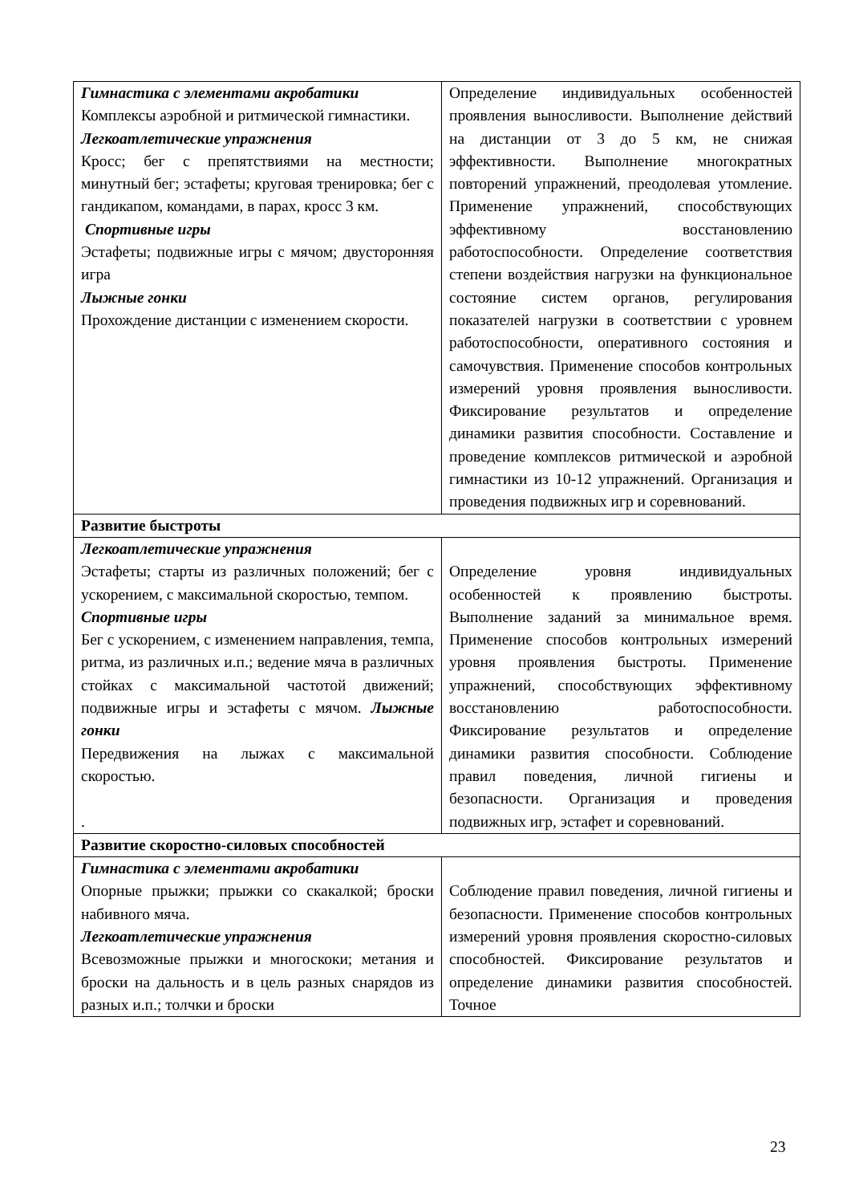| Гимнастика с элементами акробатики Комплексы аэробной и ритмической гимнастики. Легкоатлетические упражнения Кросс; бег с препятствиями на местности; минутный бег; эстафеты; круговая тренировка; бег с гандикапом, командами, в парах, кросс 3 км. Спортивные игры Эстафеты; подвижные игры с мячом; двусторонняя игра Лыжные гонки Прохождение дистанции с изменением скорости. | Определение индивидуальных особенностей проявления выносливости. Выполнение действий на дистанции от 3 до 5 км, не снижая эффективности. Выполнение многократных повторений упражнений, преодолевая утомление. Применение упражнений, способствующих эффективному восстановлению работоспособности. Определение соответствия степени воздействия нагрузки на функциональное состояние систем органов, регулирования показателей нагрузки в соответствии с уровнем работоспособности, оперативного состояния и самочувствия. Применение способов контрольных измерений уровня проявления выносливости. Фиксирование результатов и определение динамики развития способности. Составление и проведение комплексов ритмической и аэробной гимнастики из 10-12 упражнений. Организация и проведения подвижных игр и соревнований. |
| Развитие быстроты | |
| Легкоатлетические упражнения Эстафеты; старты из различных положений; бег с ускорением, с максимальной скоростью, темпом. Спортивные игры Бег с ускорением, с изменением направления, темпа, ритма, из различных и.п.; ведение мяча в различных стойках с максимальной частотой движений; подвижные игры и эстафеты с мячом. Лыжные гонки Передвижения на лыжах с максимальной скоростью. . | Определение уровня индивидуальных особенностей к проявлению быстроты. Выполнение заданий за минимальное время. Применение способов контрольных измерений уровня проявления быстроты. Применение упражнений, способствующих эффективному восстановлению работоспособности. Фиксирование результатов и определение динамики развития способности. Соблюдение правил поведения, личной гигиены и безопасности. Организация и проведения подвижных игр, эстафет и соревнований. |
| Развитие скоростно-силовых способностей | |
| Гимнастика с элементами акробатики Опорные прыжки; прыжки со скакалкой; броски набивного мяча. Легкоатлетические упражнения Всевозможные прыжки и многоскоки; метания и броски на дальность и в цель разных снарядов из разных и.п.; толчки и броски | Соблюдение правил поведения, личной гигиены и безопасности. Применение способов контрольных измерений уровня проявления скоростно-силовых способностей. Фиксирование результатов и определение динамики развития способностей. Точное |
23